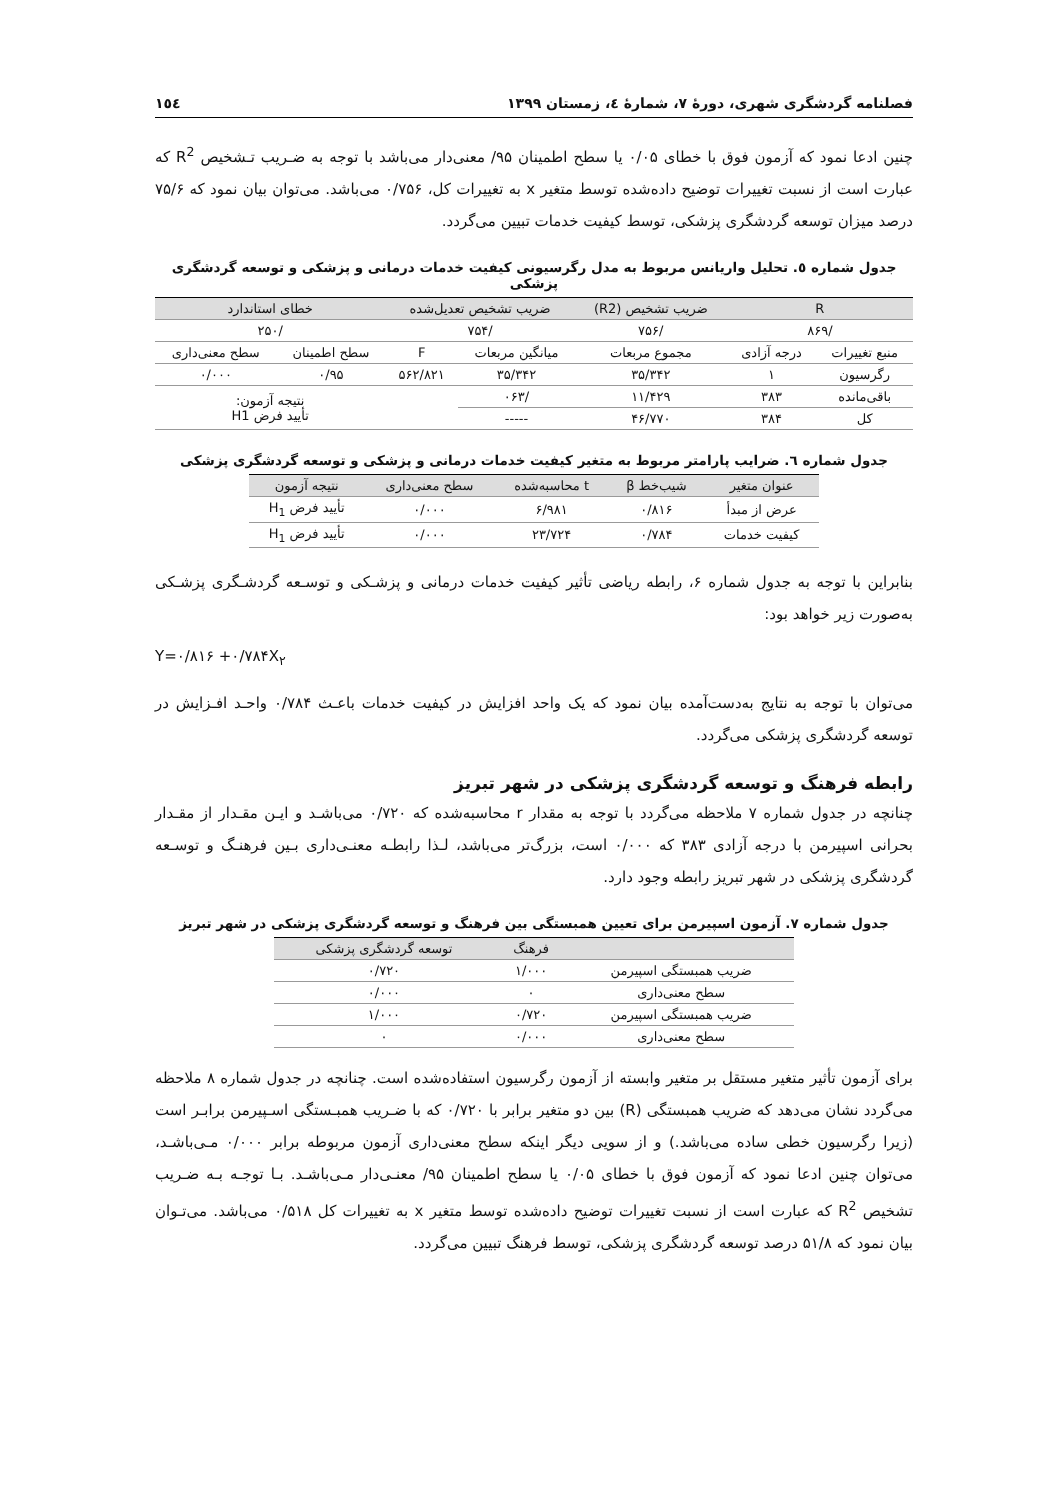فصلنامه گردشگری شهری، دورهٔ ۷، شمارهٔ ٤، زمستان ۱۳۹۹ ۱٥٤
چنین ادعا نمود که آزمون فوق با خطای ۰/۰۵ یا سطح اطمینان ۹۵/ معنی‌دار می‌باشد با توجه به ضـریب تـشخیص R<sup>2</sup> که عبارت است از نسبت تغییرات توضیح داده‌شده توسط متغیر x به تغییرات کل، ۰/۷۵۶ می‌باشد. می‌توان بیان نمود که ۷۵/۶ درصد میزان توسعه گردشگری پزشکی، توسط کیفیت خدمات تبیین می‌گردد.
جدول شماره ٥. تحلیل واریانس مربوط به مدل رگرسیونی کیفیت خدمات درمانی و پزشکی و توسعه گردشگری پزشکی
| R | | ضریب تشخیص (R2) | ضریب تشخیص تعدیل‌شده | | خطای استاندارد | |
| --- | --- | --- | --- | --- | --- | --- |
| /۸۶۹ | | /۷۵۶ | /۷۵۴ | | /۲۵۰ | |
| منبع تغییرات | درجه آزادی | مجموع مربعات | میانگین مربعات | F | سطح اطمینان | سطح معنی‌داری |
| رگرسیون | ۱ | ۳۵/۳۴۲ | ۳۵/۳۴۲ | ۵۶۲/۸۲۱ | ۰/۹۵ | ۰/۰۰۰ |
| باقی‌مانده | ۳۸۳ | ۱۱/۴۲۹ | /۰۶۳ | | نتیجه آزمون: تأیید فرض H1 | |
| کل | ۳۸۴ | ۴۶/۷۷۰ | ----- | | | |
جدول شماره ٦. ضرایب پارامتر مربوط به متغیر کیفیت خدمات درمانی و پزشکی و توسعه گردشگری پزشکی
| عنوان متغیر | شیب‌خط β | t محاسبه‌شده | سطح معنی‌داری | نتیجه آزمون |
| --- | --- | --- | --- | --- |
| عرض از مبدأ | ۰/۸۱۶ | ۶/۹۸۱ | ۰/۰۰۰ | تأیید فرض H<sub>1</sub> |
| کیفیت خدمات | ۰/۷۸۴ | ۲۳/۷۲۴ | ۰/۰۰۰ | تأیید فرض H<sub>1</sub> |
بنابراین با توجه به جدول شماره ۶، رابطه ریاضی تأثیر کیفیت خدمات درمانی و پزشـکی و توسـعه گردشـگری پزشـکی به‌صورت زیر خواهد بود:
Y=۰/۸۱۶ +۰/۷۸۴X<sub>۲</sub>
می‌توان با توجه به نتایج به‌دست‌آمده بیان نمود که یک واحد افزایش در کیفیت خدمات باعـث ۰/۷۸۴ واحـد افـزایش در توسعه گردشگری پزشکی می‌گردد.
رابطه فرهنگ و توسعه گردشگری پزشکی در شهر تبریز
چنانچه در جدول شماره ۷ ملاحظه می‌گردد با توجه به مقدار r محاسبه‌شده که ۰/۷۲۰ می‌باشـد و ایـن مقـدار از مقـدار بحرانی اسپیرمن با درجه آزادی ۳۸۳ که ۰/۰۰۰ است، بزرگ‌تر می‌باشد، لـذا رابطـه معنـی‌داری بـین فرهنـگ و توسـعه گردشگری پزشکی در شهر تبریز رابطه وجود دارد.
جدول شماره ۷. آزمون اسپیرمن برای تعیین همبستگی بین فرهنگ و توسعه گردشگری پزشکی در شهر تبریز
| | فرهنگ | توسعه گردشگری پزشکی |
| --- | --- | --- |
| ضریب همبستگی اسپیرمن | ۱/۰۰۰ | ۰/۷۲۰ |
| سطح معنی‌داری | ۰ | ۰/۰۰۰ |
| ضریب همبستگی اسپیرمن | ۰/۷۲۰ | ۱/۰۰۰ |
| سطح معنی‌داری | ۰/۰۰۰ | ۰ |
برای آزمون تأثیر متغیر مستقل بر متغیر وابسته از آزمون رگرسیون استفاده‌شده است. چنانچه در جدول شماره ۸ ملاحظه می‌گردد نشان می‌دهد که ضریب همبستگی (R) بین دو متغیر برابر با ۰/۷۲۰ که با ضـریب همبـستگی اسـپیرمن برابـر است (زیرا رگرسیون خطی ساده می‌باشد.) و از سویی دیگر اینکه سطح معنی‌داری آزمون مربوطه برابر ۰/۰۰۰ مـی‌باشـد، می‌توان چنین ادعا نمود که آزمون فوق با خطای ۰/۰۵ یا سطح اطمینان ۹۵/ معنـی‌دار مـی‌باشـد. بـا توجـه بـه ضـریب تشخیص R<sup>2</sup> که عبارت است از نسبت تغییرات توضیح داده‌شده توسط متغیر x به تغییرات کل ۰/۵۱۸ می‌باشد. می‌تـوان بیان نمود که ۵۱/۸ درصد توسعه گردشگری پزشکی، توسط فرهنگ تبیین می‌گردد.